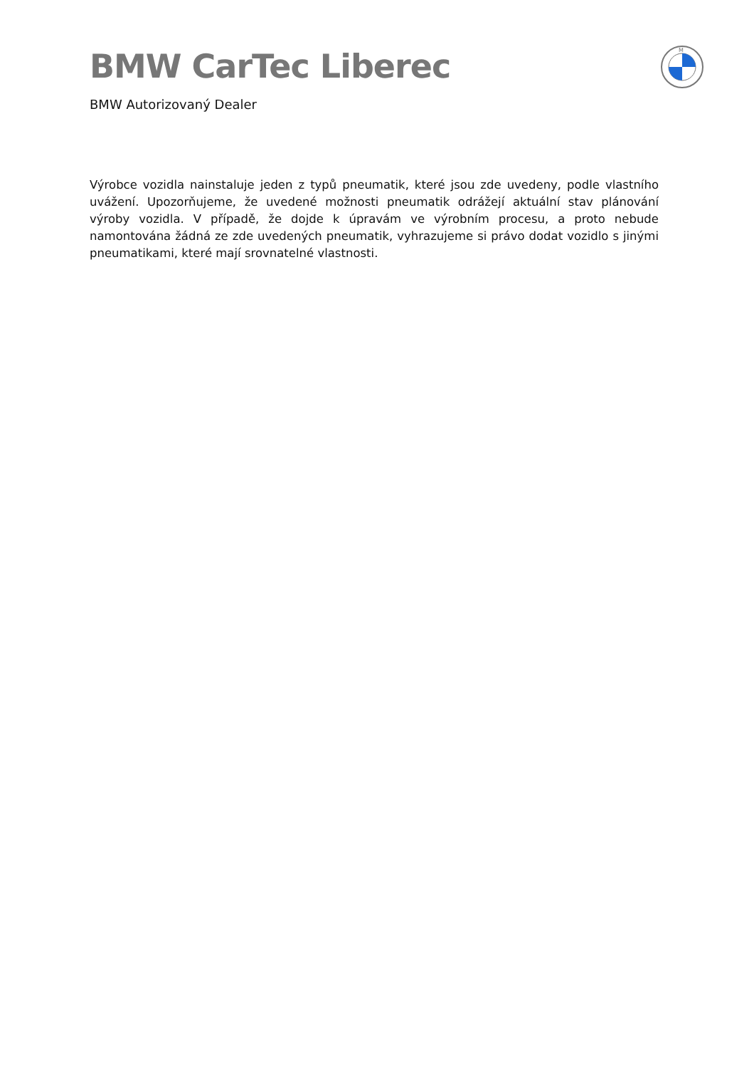BMW CarTec Liberec
BMW Autorizovaný Dealer
M
Výrobce vozidla nainstaluje jeden z typů pneumatik, které jsou zde uvedeny, podle vlastního uvážení. Upozorňujeme, že uvedené možnosti pneumatik odrážejí aktuální stav plánování výroby vozidla. V případě, že dojde k úpravám ve výrobním procesu, a proto nebude namontována žádná ze zde uvedených pneumatik, vyhrazujeme si právo dodat vozidlo s jinými pneumatikami, které mají srovnatelné vlastnosti.